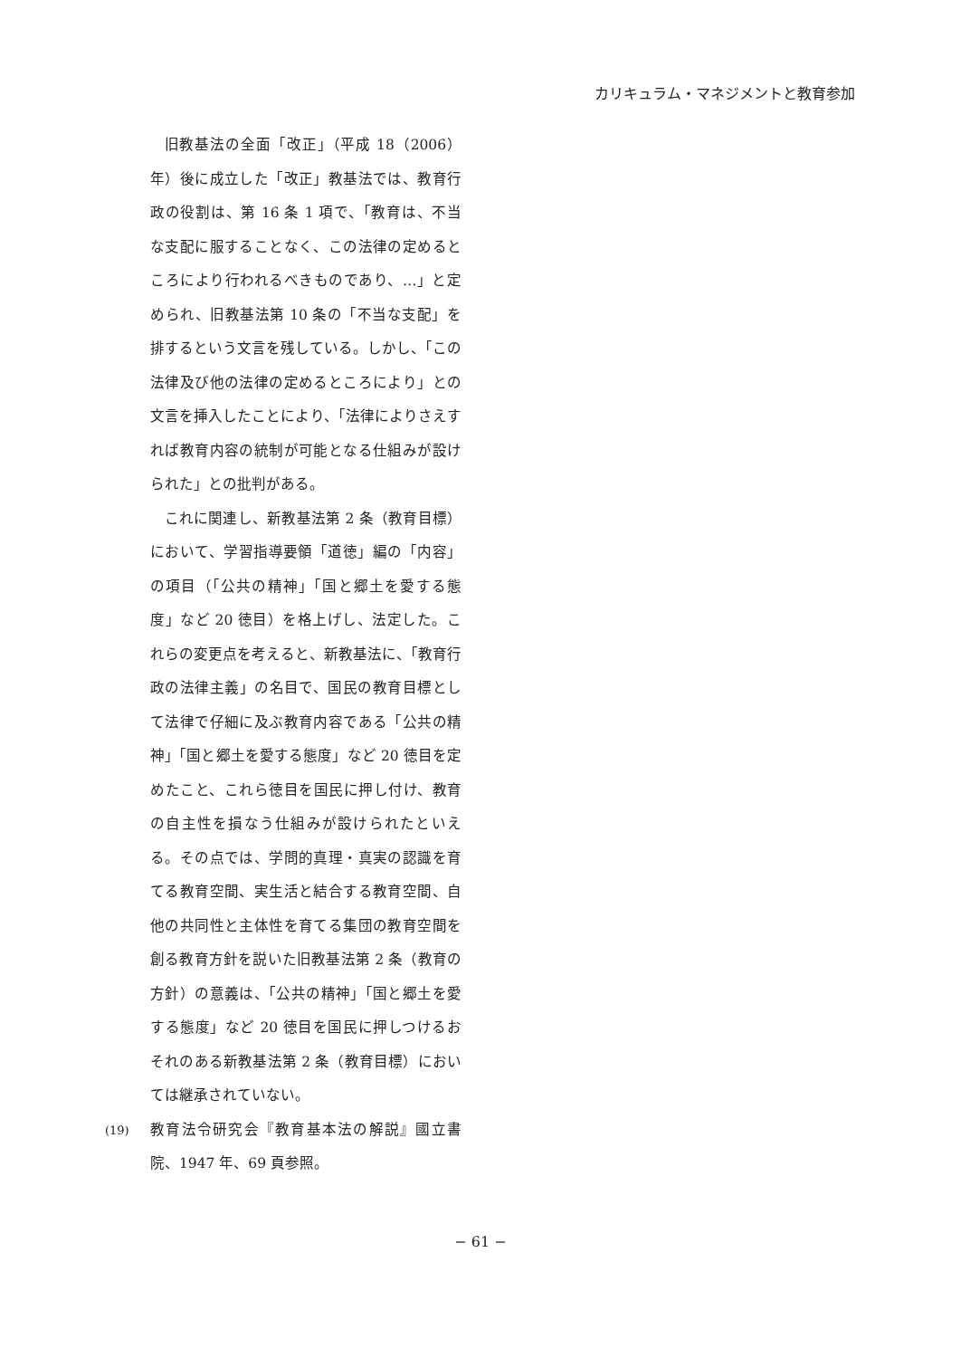カリキュラム・マネジメントと教育参加
旧教基法の全面「改正」（平成 18（2006）年）後に成立した「改正」教基法では、教育行政の役割は、第 16 条 1 項で、「教育は、不当な支配に服することなく、この法律の定めるところにより行われるべきものであり、…」と定められ、旧教基法第 10 条の「不当な支配」を排するという文言を残している。しかし、「この法律及び他の法律の定めるところにより」との文言を挿入したことにより、「法律によりさえすれば教育内容の統制が可能となる仕組みが設けられた」との批判がある。
これに関連し、新教基法第 2 条（教育目標）において、学習指導要領「道徳」編の「内容」の項目（「公共の精神」「国と郷土を愛する態度」など 20 徳目）を格上げし、法定した。これらの変更点を考えると、新教基法に、「教育行政の法律主義」の名目で、国民の教育目標として法律で仔細に及ぶ教育内容である「公共の精神」「国と郷土を愛する態度」など 20 徳目を定めたこと、これら徳目を国民に押し付け、教育の自主性を損なう仕組みが設けられたといえる。その点では、学問的真理・真実の認識を育てる教育空間、実生活と結合する教育空間、自他の共同性と主体性を育てる集団の教育空間を創る教育方針を説いた旧教基法第 2 条（教育の方針）の意義は、「公共の精神」「国と郷土を愛する態度」など 20 徳目を国民に押しつけるおそれのある新教基法第 2 条（教育目標）においては継承されていない。
(19)
教育法令研究会『教育基本法の解説』國立書院、1947 年、69 頁参照。
− 61 −